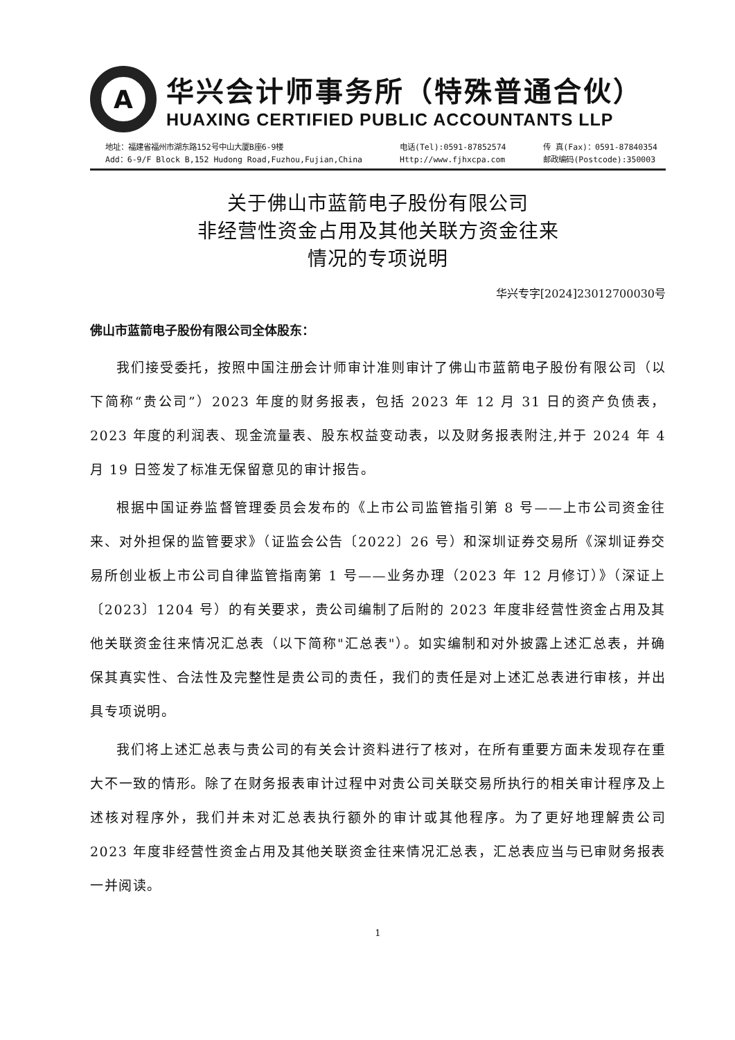A
华兴会计师事务所（特殊普通合伙）
HUAXING CERTIFIED PUBLIC ACCOUNTANTS LLP
地址：福建省福州市湖东路152号中山大厦B座6-9楼
Add：6-9/F Block B,152 Hudong Road,Fuzhou,Fujian,China
电话(Tel):0591-87852574
Http://www.fjhxcpa.com
传 真(Fax)：0591-87840354
邮政编码(Postcode):350003
关于佛山市蓝箭电子股份有限公司
非经营性资金占用及其他关联方资金往来
情况的专项说明
华兴专字[2024]23012700030号
佛山市蓝箭电子股份有限公司全体股东：
我们接受委托，按照中国注册会计师审计准则审计了佛山市蓝箭电子股份有限公司（以下简称“贵公司”）2023 年度的财务报表，包括 2023 年 12 月 31 日的资产负债表，2023 年度的利润表、现金流量表、股东权益变动表，以及财务报表附注,并于 2024 年 4 月 19 日签发了标准无保留意见的审计报告。
根据中国证券监督管理委员会发布的《上市公司监管指引第 8 号——上市公司资金往来、对外担保的监管要求》（证监会公告〔2022〕26 号）和深圳证券交易所《深圳证券交易所创业板上市公司自律监管指南第 1 号——业务办理（2023 年 12 月修订）》（深证上〔2023〕1204 号）的有关要求，贵公司编制了后附的 2023 年度非经营性资金占用及其他关联资金往来情况汇总表（以下简称"汇总表"）。如实编制和对外披露上述汇总表，并确保其真实性、合法性及完整性是贵公司的责任，我们的责任是对上述汇总表进行审核，并出具专项说明。
我们将上述汇总表与贵公司的有关会计资料进行了核对，在所有重要方面未发现存在重大不一致的情形。除了在财务报表审计过程中对贵公司关联交易所执行的相关审计程序及上述核对程序外，我们并未对汇总表执行额外的审计或其他程序。为了更好地理解贵公司 2023 年度非经营性资金占用及其他关联资金往来情况汇总表，汇总表应当与已审财务报表一并阅读。
1